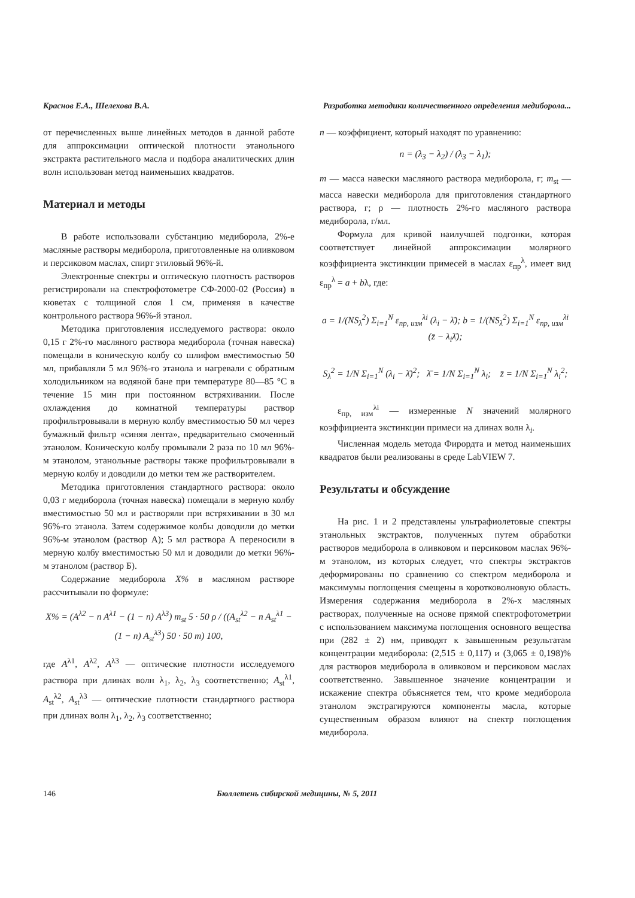Краснов Е.А., Шелехова В.А. Разработка методики количественного определения медиборола...
от перечисленных выше линейных методов в данной работе для аппроксимации оптической плотности этанольного экстракта растительного масла и подбора аналитических длин волн использован метод наименьших квадратов.
Материал и методы
В работе использовали субстанцию медиборола, 2%-е масляные растворы медиборола, приготовленные на оливковом и персиковом маслах, спирт этиловый 96%-й.
Электронные спектры и оптическую плотность растворов регистрировали на спектрофотометре СФ-2000-02 (Россия) в кюветах с толщиной слоя 1 см, применяя в качестве контрольного раствора 96%-й этанол.
Методика приготовления исследуемого раствора: около 0,15 г 2%-го масляного раствора медиборола (точная навеска) помещали в коническую колбу со шлифом вместимостью 50 мл, прибавляли 5 мл 96%-го этанола и нагревали с обратным холодильником на водяной бане при температуре 80—85 °С в течение 15 мин при постоянном встряхивании. После охлаждения до комнатной температуры раствор профильтровывали в мерную колбу вместимостью 50 мл через бумажный фильтр «синяя лента», предварительно смоченный этанолом. Коническую колбу промывали 2 раза по 10 мл 96%-м этанолом, этанольные растворы также профильтровывали в мерную колбу и доводили до метки тем же растворителем.
Методика приготовления стандартного раствора: около 0,03 г медиборола (точная навеска) помещали в мерную колбу вместимостью 50 мл и растворяли при встряхивании в 30 мл 96%-го этанола. Затем содержимое колбы доводили до метки 96%-м этанолом (раствор А); 5 мл раствора А переносили в мерную колбу вместимостью 50 мл и доводили до метки 96%-м этанолом (раствор Б).
Содержание медиборола X% в масляном растворе рассчитывали по формуле:
X% = (A<sup>λ2</sup> − n A<sup>λ1</sup> − (1 − n) A<sup>λ3</sup>) m<sub>st</sub> 5 · 50 ρ / ((A<sub>st</sub><sup>λ2</sup> − n A<sub>st</sub><sup>λ1</sup> − (1 − n) A<sub>st</sub><sup>λ3</sup>) 50 · 50 m) 100,
где A<sup>λ1</sup>, A<sup>λ2</sup>, A<sup>λ3</sup> — оптические плотности исследуемого раствора при длинах волн λ<sub>1</sub>, λ<sub>2</sub>, λ<sub>3</sub> соответственно; A<sub>st</sub><sup>λ1</sup>, A<sub>st</sub><sup>λ2</sup>, A<sub>st</sub><sup>λ3</sup> — оптические плотности стандартного раствора при длинах волн λ<sub>1</sub>, λ<sub>2</sub>, λ<sub>3</sub> соответственно;
n — коэффициент, который находят по уравнению:
n = (λ<sub>3</sub> − λ<sub>2</sub>) / (λ<sub>3</sub> − λ<sub>1</sub>);
m — масса навески масляного раствора медиборола, г; m<sub>st</sub> — масса навески медиборола для приготовления стандартного раствора, г; ρ — плотность 2%-го масляного раствора медиборола, г/мл.
Формула для кривой наилучшей подгонки, которая соответствует линейной аппроксимации молярного коэффициента экстинкции примесей в маслах ε<sub>пр</sub><sup>λ</sup>, имеет вид ε<sub>пр</sub><sup>λ</sup> = a + bλ, где:
a = 1/(NS<sub>λ</sub><sup>2</sup>) Σ<sub>i=1</sub><sup>N</sup> ε<sub>пр, изм</sub><sup>λi</sup> (λ<sub>i</sub> − λ̄); b = 1/(NS<sub>λ</sub><sup>2</sup>) Σ<sub>i=1</sub><sup>N</sup> ε<sub>пр, изм</sub><sup>λi</sup> (z̄ − λ<sub>i</sub>λ̄);
S<sub>λ</sub><sup>2</sup> = 1/N Σ<sub>i=1</sub><sup>N</sup> (λ<sub>i</sub> − λ̄)<sup>2</sup>; λ̄ = 1/N Σ<sub>i=1</sub><sup>N</sup> λ<sub>i</sub>; z̄ = 1/N Σ<sub>i=1</sub><sup>N</sup> λ<sub>i</sub><sup>2</sup>;
ε<sub>пр, изм</sub><sup>λi</sup> — измеренные N значений молярного коэффициента экстинкции примеси на длинах волн λ<sub>i</sub>.
Численная модель метода Фирордта и метод наименьших квадратов были реализованы в среде LabVIEW 7.
Результаты и обсуждение
На рис. 1 и 2 представлены ультрафиолетовые спектры этанольных экстрактов, полученных путем обработки растворов медиборола в оливковом и персиковом маслах 96%-м этанолом, из которых следует, что спектры экстрактов деформированы по сравнению со спектром медиборола и максимумы поглощения смещены в коротковолновую область. Измерения содержания медиборола в 2%-х масляных растворах, полученные на основе прямой спектрофотометрии с использованием максимума поглощения основного вещества при (282 ± 2) нм, приводят к завышенным результатам концентрации медиборола: (2,515 ± 0,117) и (3,065 ± 0,198)% для растворов медиборола в оливковом и персиковом маслах соответственно. Завышенное значение концентрации и искажение спектра объясняется тем, что кроме медиборола этанолом экстрагируются компоненты масла, которые существенным образом влияют на спектр поглощения медиборола.
146 Бюллетень сибирской медицины, № 5, 2011